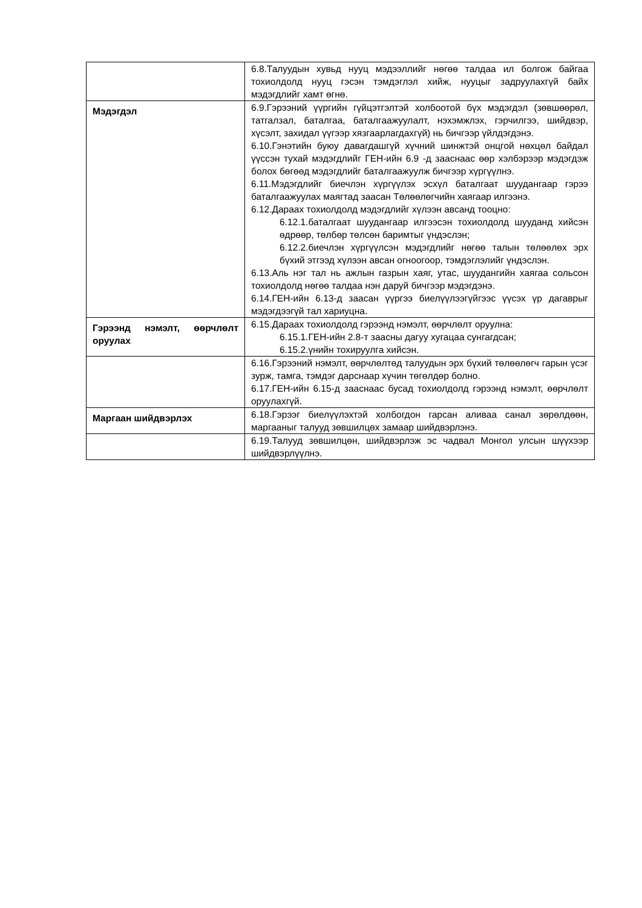| | 6.8.Талуудын хувьд нууц мэдээллийг нөгөө талдаа ил болгож байгаа тохиолдолд нууц гэсэн тэмдэглэл хийж, нууцыг задруулахгүй байх мэдэгдлийг хамт өгнө. |
| Мэдэгдэл | 6.9.Гэрээний үүргийн гүйцэтгэлтэй холбоотой бүх мэдэгдэл (зөвшөөрөл, татгалзал, баталгаа, баталгаажуулалт, нэхэмжлэх, гэрчилгээ, шийдвэр, хүсэлт, захидал үүгээр хязгаарлагдахгүй) нь бичгээр үйлдэгдэнэ. 6.10.Гэнэтийн буюу давагдашгүй хүчний шинжтэй онцгой нөхцөл байдал үүссэн тухай мэдэгдлийг ГЕН-ийн 6.9 -д зааснаас өөр хэлбэрээр мэдэгдэж болох бөгөөд мэдэгдлийг баталгаажуулж бичгээр хүргүүлнэ. 6.11.Мэдэгдлийг биечлэн хүргүүлэх эсхүл баталгаат шуудангаар гэрээ баталгаажуулах маягтад заасан Төлөөлөгчийн хаягаар илгээнэ. 6.12.Дараах тохиолдолд мэдэгдлийг хүлээн авсанд тооцно: 6.12.1.баталгаат шуудангаар илгээсэн тохиолдолд шууданд хийсэн өдрөөр, төлбөр төлсөн баримтыг үндэслэн; 6.12.2.биечлэн хүргүүлсэн мэдэгдлийг нөгөө талын төлөөлөх эрх бүхий этгээд хүлээн авсан огноогоор, тэмдэглэлийг үндэслэн. 6.13.Аль нэг тал нь ажлын газрын хаяг, утас, шуудангийн хаягаа сольсон тохиолдолд нөгөө талдаа нэн даруй бичгээр мэдэгдэнэ. 6.14.ГЕН-ийн 6.13-д заасан үүргээ биелүүлээгүйгээс үүсэх үр дагаврыг мэдэгдээгүй тал хариуцна. |
| Гэрээнд нэмэлт, өөрчлөлт оруулах | 6.15.Дараах тохиолдолд гэрээнд нэмэлт, өөрчлөлт оруулна: 6.15.1.ГЕН-ийн 2.8-т заасны дагуу хугацаа сунгагдсан; 6.15.2.үнийн тохируулга хийсэн. |
| | 6.16.Гэрээний нэмэлт, өөрчлөлтөд талуудын эрх бүхий төлөөлөгч гарын үсэг зурж, тамга, тэмдэг дарснаар хүчин төгөлдөр болно. 6.17.ГЕН-ийн 6.15-д зааснаас бусад тохиолдолд гэрээнд нэмэлт, өөрчлөлт оруулахгүй. |
| Маргаан шийдвэрлэх | 6.18.Гэрээг биелүүлэхтэй холбогдон гарсан аливаа санал зөрөлдөөн, маргааныг талууд зөвшилцөх замаар шийдвэрлэнэ. |
| | 6.19.Талууд зөвшилцөн, шийдвэрлэж эс чадвал Монгол улсын шүүхээр шийдвэрлүүлнэ. |